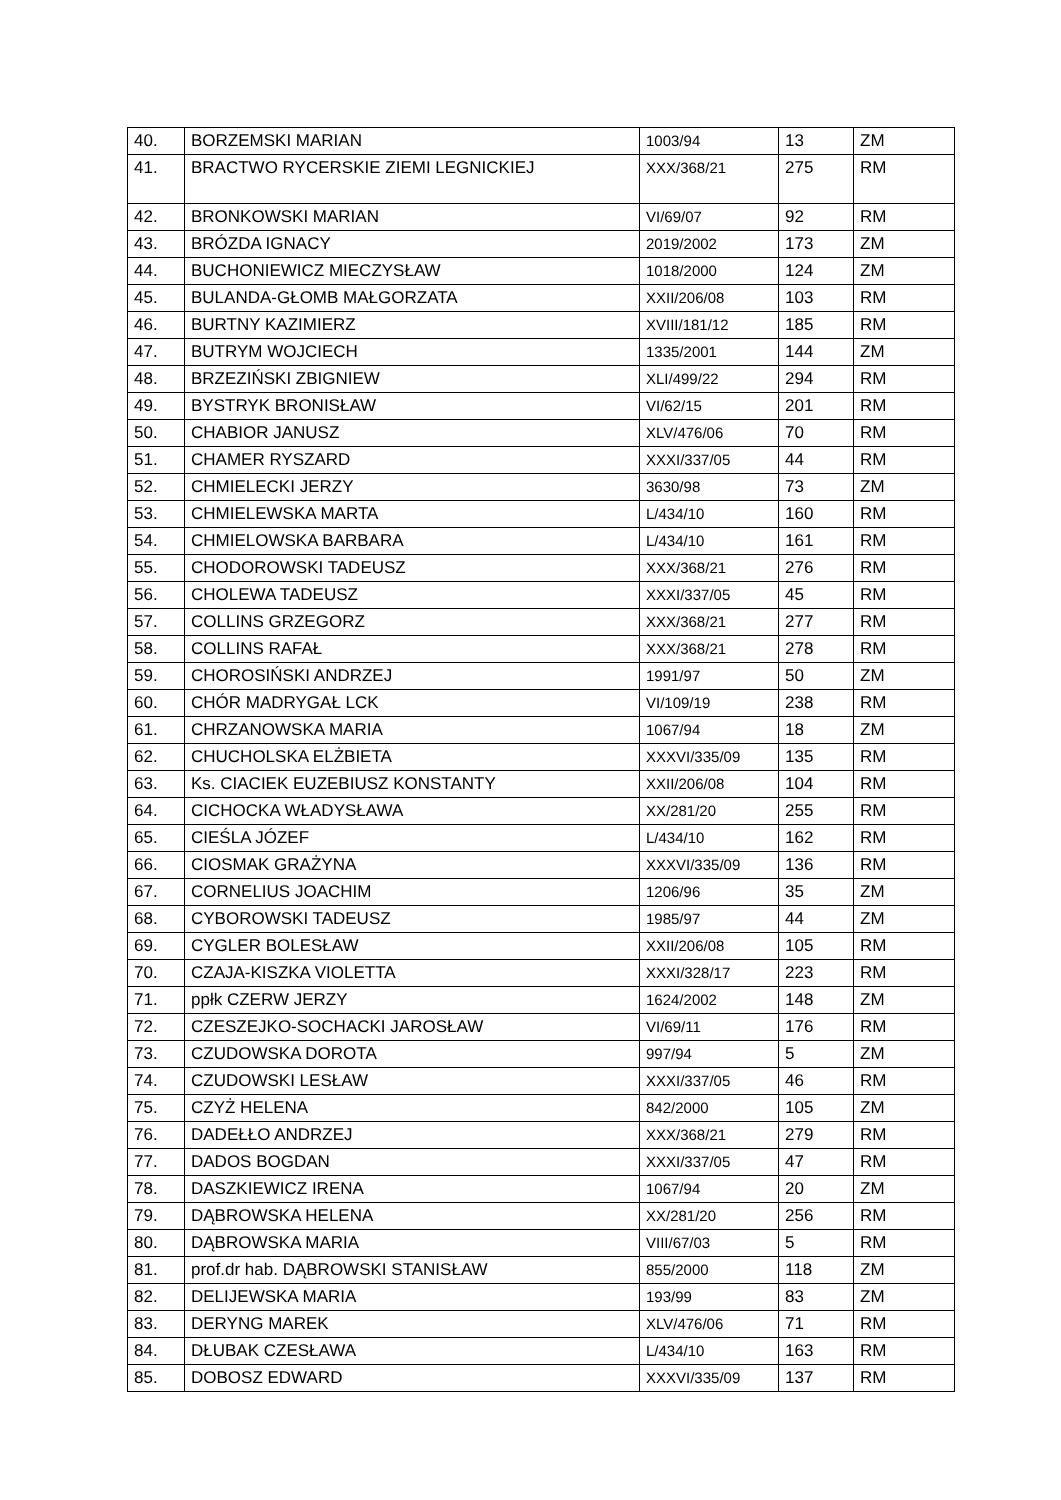| 40. | BORZEMSKI MARIAN | 1003/94 | 13 | ZM |
| 41. | BRACTWO RYCERSKIE ZIEMI LEGNICKIEJ | XXX/368/21 | 275 | RM |
| 42. | BRONKOWSKI MARIAN | VI/69/07 | 92 | RM |
| 43. | BRÓZDA IGNACY | 2019/2002 | 173 | ZM |
| 44. | BUCHONIEWICZ MIECZYSŁAW | 1018/2000 | 124 | ZM |
| 45. | BULANDA-GŁOMB MAŁGORZATA | XXII/206/08 | 103 | RM |
| 46. | BURTNY KAZIMIERZ | XVIII/181/12 | 185 | RM |
| 47. | BUTRYM WOJCIECH | 1335/2001 | 144 | ZM |
| 48. | BRZEZIŃSKI ZBIGNIEW | XLI/499/22 | 294 | RM |
| 49. | BYSTRYK BRONISŁAW | VI/62/15 | 201 | RM |
| 50. | CHABIOR JANUSZ | XLV/476/06 | 70 | RM |
| 51. | CHAMER RYSZARD | XXXI/337/05 | 44 | RM |
| 52. | CHMIELECKI JERZY | 3630/98 | 73 | ZM |
| 53. | CHMIELEWSKA MARTA | L/434/10 | 160 | RM |
| 54. | CHMIELOWSKA BARBARA | L/434/10 | 161 | RM |
| 55. | CHODOROWSKI TADEUSZ | XXX/368/21 | 276 | RM |
| 56. | CHOLEWA TADEUSZ | XXXI/337/05 | 45 | RM |
| 57. | COLLINS GRZEGORZ | XXX/368/21 | 277 | RM |
| 58. | COLLINS RAFAŁ | XXX/368/21 | 278 | RM |
| 59. | CHOROSIŃSKI ANDRZEJ | 1991/97 | 50 | ZM |
| 60. | CHÓR MADRYGAŁ LCK | VI/109/19 | 238 | RM |
| 61. | CHRZANOWSKA MARIA | 1067/94 | 18 | ZM |
| 62. | CHUCHOLSKA ELŻBIETA | XXXVI/335/09 | 135 | RM |
| 63. | Ks. CIACIEK EUZEBIUSZ KONSTANTY | XXII/206/08 | 104 | RM |
| 64. | CICHOCKA WŁADYSŁAWA | XX/281/20 | 255 | RM |
| 65. | CIEŚLA JÓZEF | L/434/10 | 162 | RM |
| 66. | CIOSMAK GRAŻYNA | XXXVI/335/09 | 136 | RM |
| 67. | CORNELIUS JOACHIM | 1206/96 | 35 | ZM |
| 68. | CYBOROWSKI TADEUSZ | 1985/97 | 44 | ZM |
| 69. | CYGLER BOLESŁAW | XXII/206/08 | 105 | RM |
| 70. | CZAJA-KISZKA VIOLETTA | XXXI/328/17 | 223 | RM |
| 71. | ppłk CZERW JERZY | 1624/2002 | 148 | ZM |
| 72. | CZESZEJKO-SOCHACKI JAROSŁAW | VI/69/11 | 176 | RM |
| 73. | CZUDOWSKA DOROTA | 997/94 | 5 | ZM |
| 74. | CZUDOWSKI LESŁAW | XXXI/337/05 | 46 | RM |
| 75. | CZYŻ HELENA | 842/2000 | 105 | ZM |
| 76. | DADEŁŁO ANDRZEJ | XXX/368/21 | 279 | RM |
| 77. | DADOS BOGDAN | XXXI/337/05 | 47 | RM |
| 78. | DASZKIEWICZ IRENA | 1067/94 | 20 | ZM |
| 79. | DĄBROWSKA HELENA | XX/281/20 | 256 | RM |
| 80. | DĄBROWSKA MARIA | VIII/67/03 | 5 | RM |
| 81. | prof.dr hab. DĄBROWSKI STANISŁAW | 855/2000 | 118 | ZM |
| 82. | DELIJEWSKA MARIA | 193/99 | 83 | ZM |
| 83. | DERYNG MAREK | XLV/476/06 | 71 | RM |
| 84. | DŁUBAK CZESŁAWA | L/434/10 | 163 | RM |
| 85. | DOBOSZ EDWARD | XXXVI/335/09 | 137 | RM |